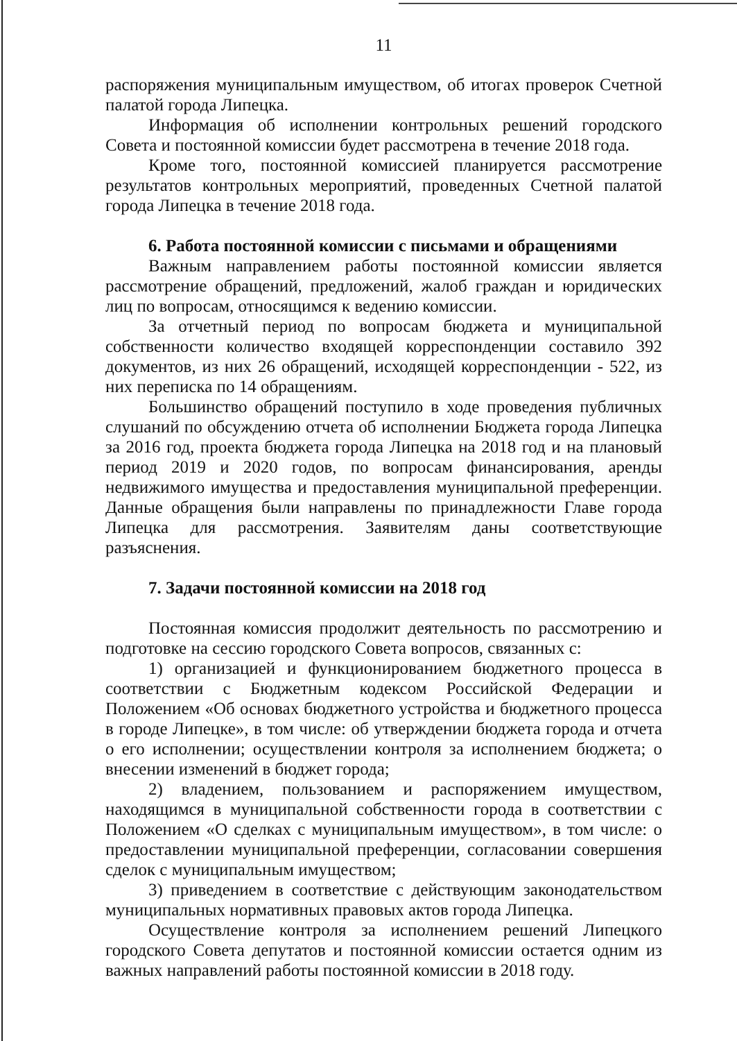11
распоряжения муниципальным имуществом, об итогах проверок Счетной палатой города Липецка.
Информация об исполнении контрольных решений городского Совета и постоянной комиссии будет рассмотрена в течение 2018 года.
Кроме того, постоянной комиссией планируется рассмотрение результатов контрольных мероприятий, проведенных Счетной палатой города Липецка в течение 2018 года.
6. Работа постоянной комиссии с письмами и обращениями
Важным направлением работы постоянной комиссии является рассмотрение обращений, предложений, жалоб граждан и юридических лиц по вопросам, относящимся к ведению комиссии.
За отчетный период по вопросам бюджета и муниципальной собственности количество входящей корреспонденции составило 392 документов, из них 26 обращений, исходящей корреспонденции - 522, из них переписка по 14 обращениям.
Большинство обращений поступило в ходе проведения публичных слушаний по обсуждению отчета об исполнении Бюджета города Липецка за 2016 год, проекта бюджета города Липецка на 2018 год и на плановый период 2019 и 2020 годов, по вопросам финансирования, аренды недвижимого имущества и предоставления муниципальной преференции. Данные обращения были направлены по принадлежности Главе города Липецка для рассмотрения. Заявителям даны соответствующие разъяснения.
7. Задачи постоянной комиссии на 2018 год
Постоянная комиссия продолжит деятельность по рассмотрению и подготовке на сессию городского Совета вопросов, связанных с:
1) организацией и функционированием бюджетного процесса в соответствии с Бюджетным кодексом Российской Федерации и Положением «Об основах бюджетного устройства и бюджетного процесса в городе Липецке», в том числе: об утверждении бюджета города и отчета о его исполнении; осуществлении контроля за исполнением бюджета; о внесении изменений в бюджет города;
2) владением, пользованием и распоряжением имуществом, находящимся в муниципальной собственности города в соответствии с Положением «О сделках с муниципальным имуществом», в том числе: о предоставлении муниципальной преференции, согласовании совершения сделок с муниципальным имуществом;
3) приведением в соответствие с действующим законодательством муниципальных нормативных правовых актов города Липецка.
Осуществление контроля за исполнением решений Липецкого городского Совета депутатов и постоянной комиссии остается одним из важных направлений работы постоянной комиссии в 2018 году.